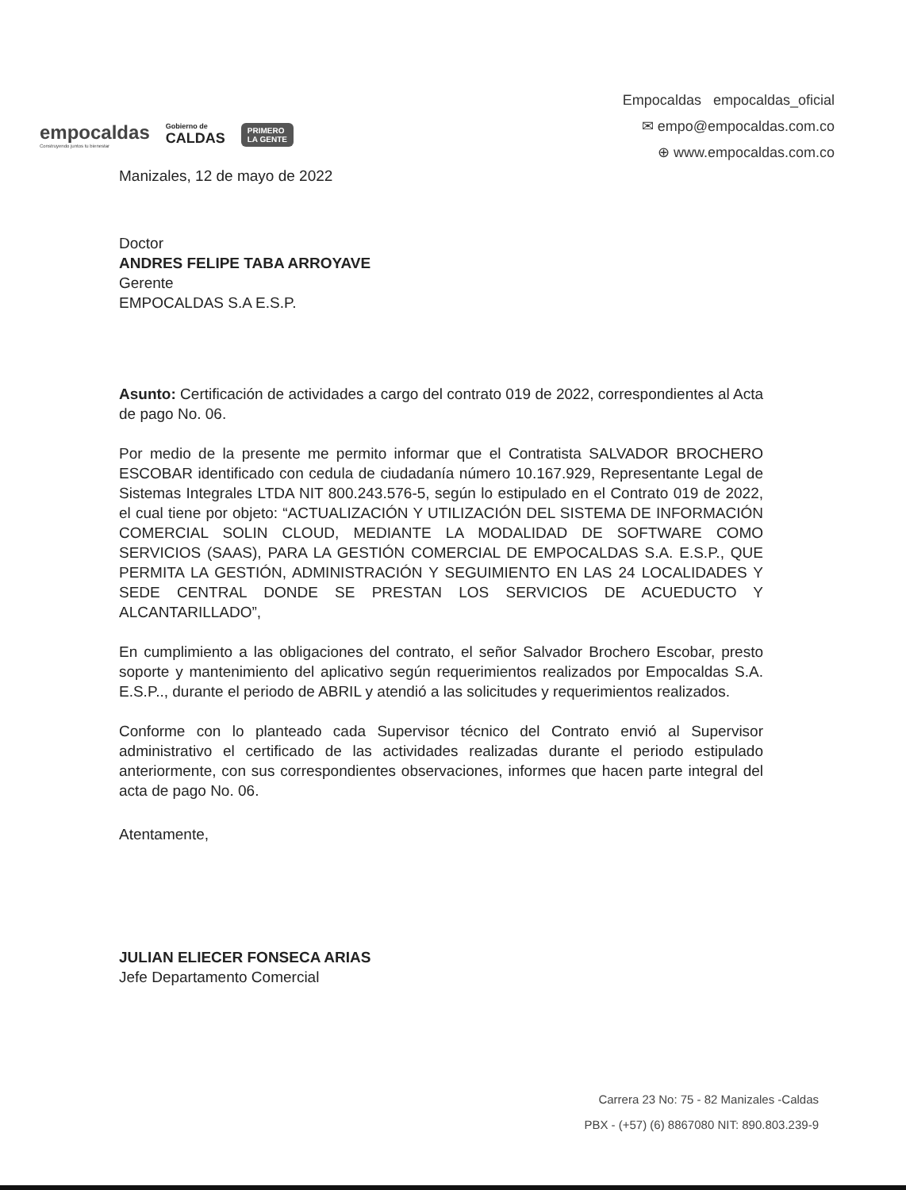empocaldas
Construyendo juntos tu bienestar
Gobierno de
CALDAS
PRIMERO
LA GENTE
Empocaldas empocaldas_oficial
✉ empo@empocaldas.com.co
⊕ www.empocaldas.com.co
Manizales, 12 de mayo de 2022
Doctor
ANDRES FELIPE TABA ARROYAVE
Gerente
EMPOCALDAS S.A E.S.P.
Asunto: Certificación de actividades a cargo del contrato 019 de 2022, correspondientes al Acta de pago No. 06.
Por medio de la presente me permito informar que el Contratista SALVADOR BROCHERO ESCOBAR identificado con cedula de ciudadanía número 10.167.929, Representante Legal de Sistemas Integrales LTDA NIT 800.243.576-5, según lo estipulado en el Contrato 019 de 2022, el cual tiene por objeto: “ACTUALIZACIÓN Y UTILIZACIÓN DEL SISTEMA DE INFORMACIÓN COMERCIAL SOLIN CLOUD, MEDIANTE LA MODALIDAD DE SOFTWARE COMO SERVICIOS (SAAS), PARA LA GESTIÓN COMERCIAL DE EMPOCALDAS S.A. E.S.P., QUE PERMITA LA GESTIÓN, ADMINISTRACIÓN Y SEGUIMIENTO EN LAS 24 LOCALIDADES Y SEDE CENTRAL DONDE SE PRESTAN LOS SERVICIOS DE ACUEDUCTO Y ALCANTARILLADO”,
En cumplimiento a las obligaciones del contrato, el señor Salvador Brochero Escobar, presto soporte y mantenimiento del aplicativo según requerimientos realizados por Empocaldas S.A. E.S.P.., durante el periodo de ABRIL y atendió a las solicitudes y requerimientos realizados.
Conforme con lo planteado cada Supervisor técnico del Contrato envió al Supervisor administrativo el certificado de las actividades realizadas durante el periodo estipulado anteriormente, con sus correspondientes observaciones, informes que hacen parte integral del acta de pago No. 06.
Atentamente,
JULIAN ELIECER FONSECA ARIAS
Jefe Departamento Comercial
Carrera 23 No: 75 - 82 Manizales -Caldas
PBX - (+57) (6) 8867080 NIT: 890.803.239-9